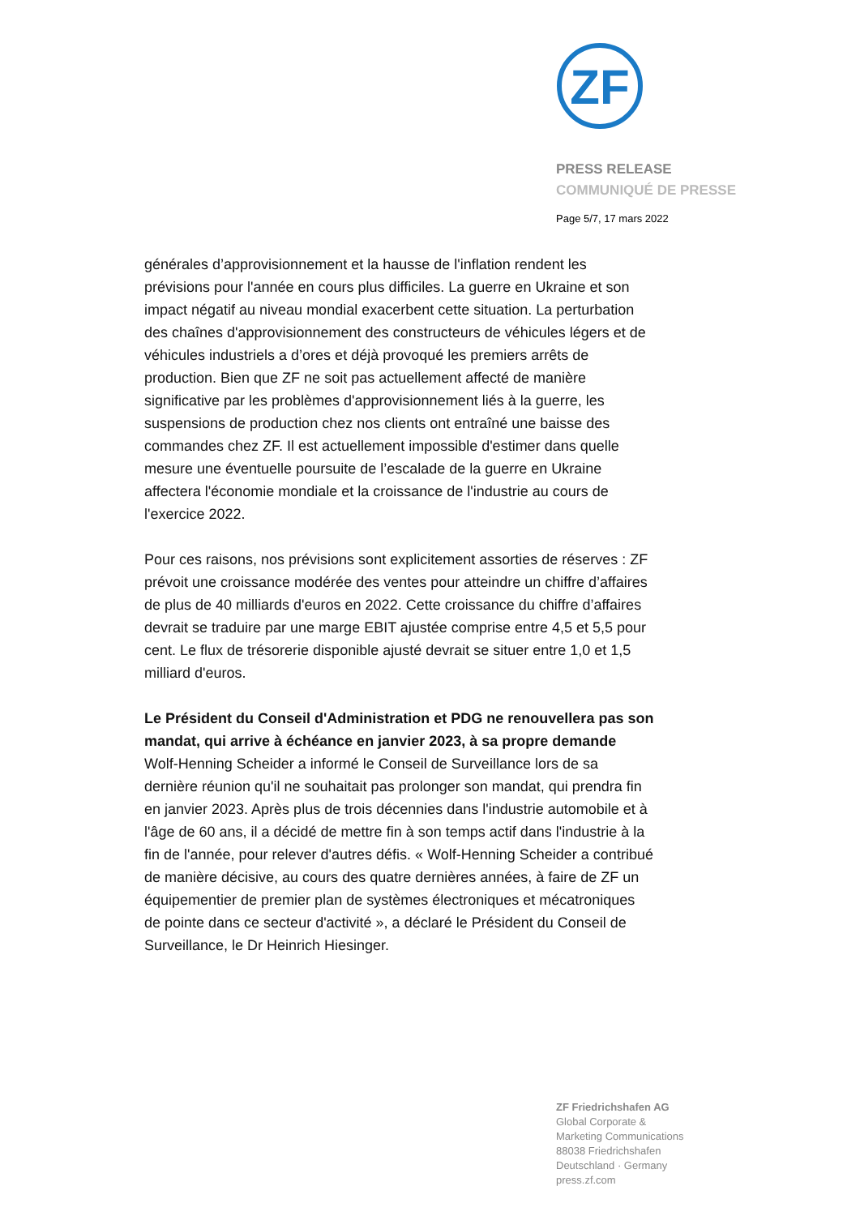ZF
PRESS RELEASE
COMMUNIQUÉ DE PRESSE
Page 5/7, 17 mars 2022
générales d’approvisionnement et la hausse de l'inflation rendent les prévisions pour l'année en cours plus difficiles. La guerre en Ukraine et son impact négatif au niveau mondial exacerbent cette situation. La perturbation des chaînes d'approvisionnement des constructeurs de véhicules légers et de véhicules industriels a d’ores et déjà provoqué les premiers arrêts de production. Bien que ZF ne soit pas actuellement affecté de manière significative par les problèmes d'approvisionnement liés à la guerre, les suspensions de production chez nos clients ont entraîné une baisse des commandes chez ZF. Il est actuellement impossible d'estimer dans quelle mesure une éventuelle poursuite de l’escalade de la guerre en Ukraine affectera l'économie mondiale et la croissance de l'industrie au cours de l'exercice 2022.
Pour ces raisons, nos prévisions sont explicitement assorties de réserves : ZF prévoit une croissance modérée des ventes pour atteindre un chiffre d’affaires de plus de 40 milliards d'euros en 2022. Cette croissance du chiffre d’affaires devrait se traduire par une marge EBIT ajustée comprise entre 4,5 et 5,5 pour cent. Le flux de trésorerie disponible ajusté devrait se situer entre 1,0 et 1,5 milliard d'euros.
Le Président du Conseil d'Administration et PDG ne renouvellera pas son mandat, qui arrive à échéance en janvier 2023, à sa propre demande
Wolf-Henning Scheider a informé le Conseil de Surveillance lors de sa dernière réunion qu'il ne souhaitait pas prolonger son mandat, qui prendra fin en janvier 2023. Après plus de trois décennies dans l'industrie automobile et à l'âge de 60 ans, il a décidé de mettre fin à son temps actif dans l'industrie à la fin de l'année, pour relever d'autres défis. « Wolf-Henning Scheider a contribué de manière décisive, au cours des quatre dernières années, à faire de ZF un équipementier de premier plan de systèmes électroniques et mécatroniques de pointe dans ce secteur d'activité », a déclaré le Président du Conseil de Surveillance, le Dr Heinrich Hiesinger.
ZF Friedrichshafen AG
Global Corporate &
Marketing Communications
88038 Friedrichshafen
Deutschland · Germany
press.zf.com